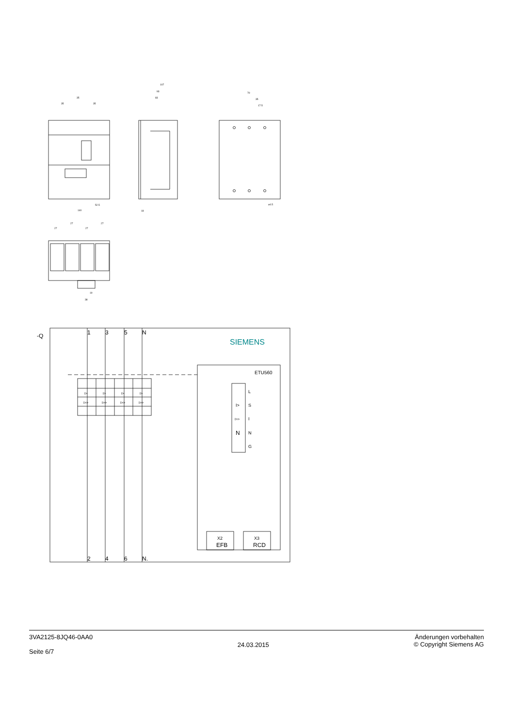107
93
83
35
35
35
70
35
17.5
140
52.5
18
⌀4.5
27
27
27
27
19
38
-Q
1
3
5
N
2
4
6
N.
SIEMENS
ETU560
L
S
I
N
G
I>
I>>
N
I>
I>
I>
I>
I>>
I>>
I>>
I>>
X2
EFB
X3
RCD
3VA2125-8JQ46-0AA0
Seite 6/7
24.03.2015
Änderungen vorbehalten
© Copyright Siemens AG